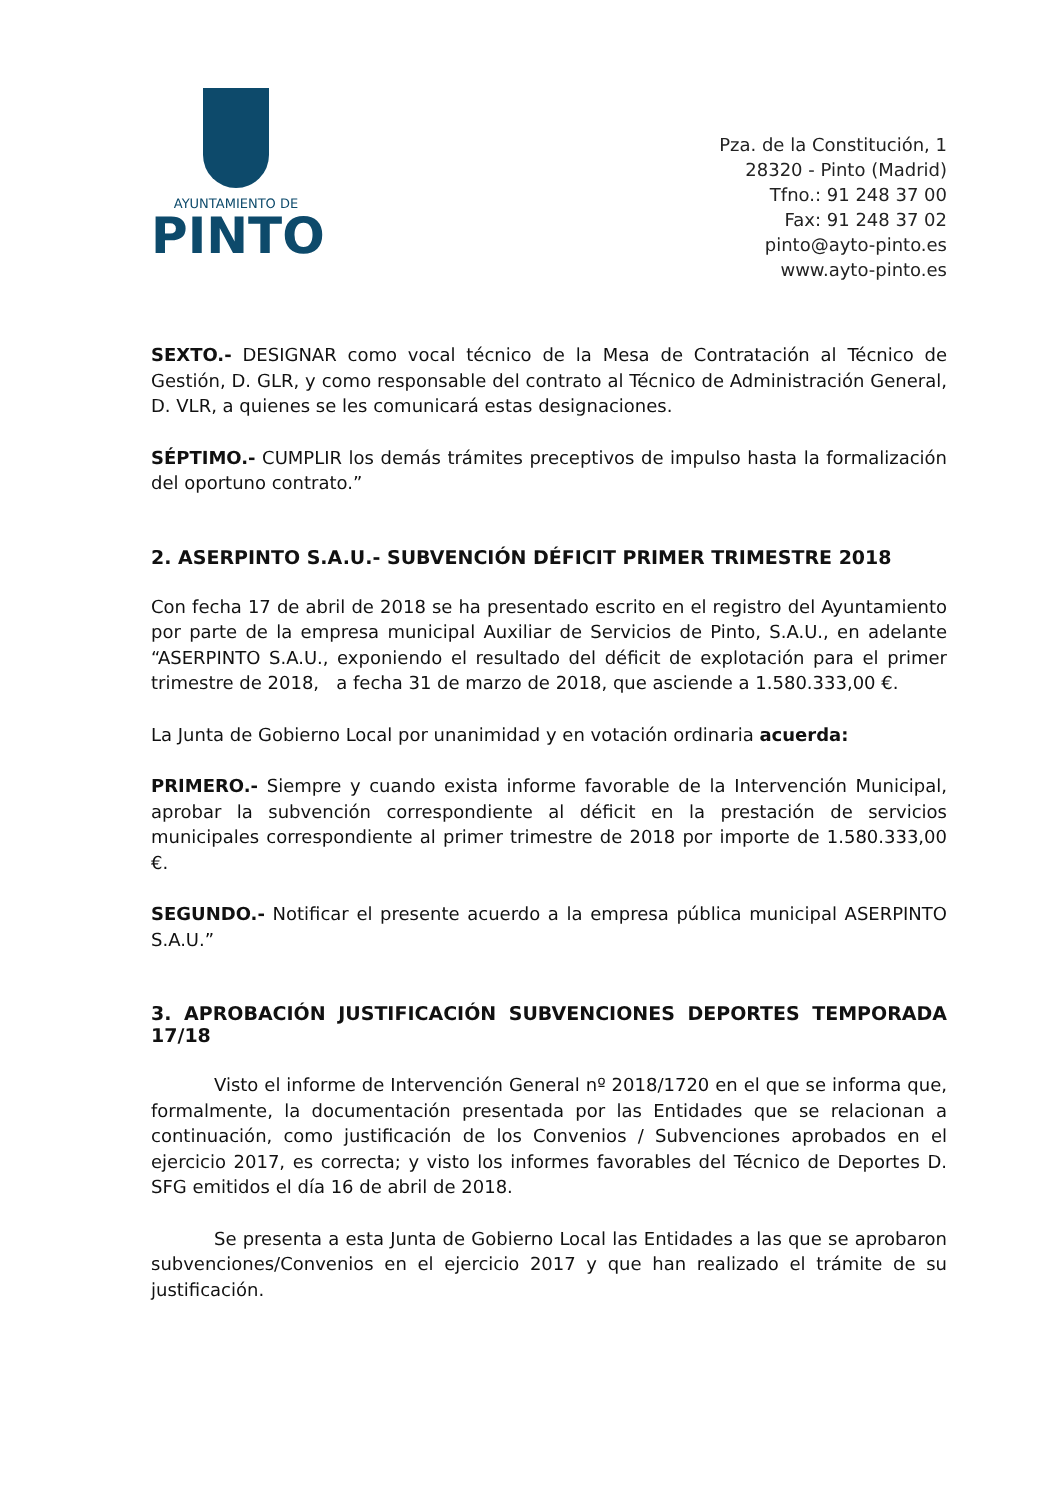AYUNTAMIENTO DE
PINTO
Pza. de la Constitución, 1
28320 - Pinto (Madrid)
Tfno.: 91 248 37 00
Fax: 91 248 37 02
pinto@ayto-pinto.es
www.ayto-pinto.es
SEXTO.- DESIGNAR como vocal técnico de la Mesa de Contratación al Técnico de Gestión, D. GLR, y como responsable del contrato al Técnico de Administración General, D. VLR, a quienes se les comunicará estas designaciones.
SÉPTIMO.- CUMPLIR los demás trámites preceptivos de impulso hasta la formalización del oportuno contrato.”
2. ASERPINTO S.A.U.- SUBVENCIÓN DÉFICIT PRIMER TRIMESTRE 2018
Con fecha 17 de abril de 2018 se ha presentado escrito en el registro del Ayuntamiento por parte de la empresa municipal Auxiliar de Servicios de Pinto, S.A.U., en adelante “ASERPINTO S.A.U., exponiendo el resultado del déficit de explotación para el primer trimestre de 2018, a fecha 31 de marzo de 2018, que asciende a 1.580.333,00 €.
La Junta de Gobierno Local por unanimidad y en votación ordinaria acuerda:
PRIMERO.- Siempre y cuando exista informe favorable de la Intervención Municipal, aprobar la subvención correspondiente al déficit en la prestación de servicios municipales correspondiente al primer trimestre de 2018 por importe de 1.580.333,00 €.
SEGUNDO.- Notificar el presente acuerdo a la empresa pública municipal ASERPINTO S.A.U.”
3. APROBACIÓN JUSTIFICACIÓN SUBVENCIONES DEPORTES TEMPORADA 17/18
Visto el informe de Intervención General nº 2018/1720 en el que se informa que, formalmente, la documentación presentada por las Entidades que se relacionan a continuación, como justificación de los Convenios / Subvenciones aprobados en el ejercicio 2017, es correcta; y visto los informes favorables del Técnico de Deportes D. SFG emitidos el día 16 de abril de 2018.
Se presenta a esta Junta de Gobierno Local las Entidades a las que se aprobaron subvenciones/Convenios en el ejercicio 2017 y que han realizado el trámite de su justificación.